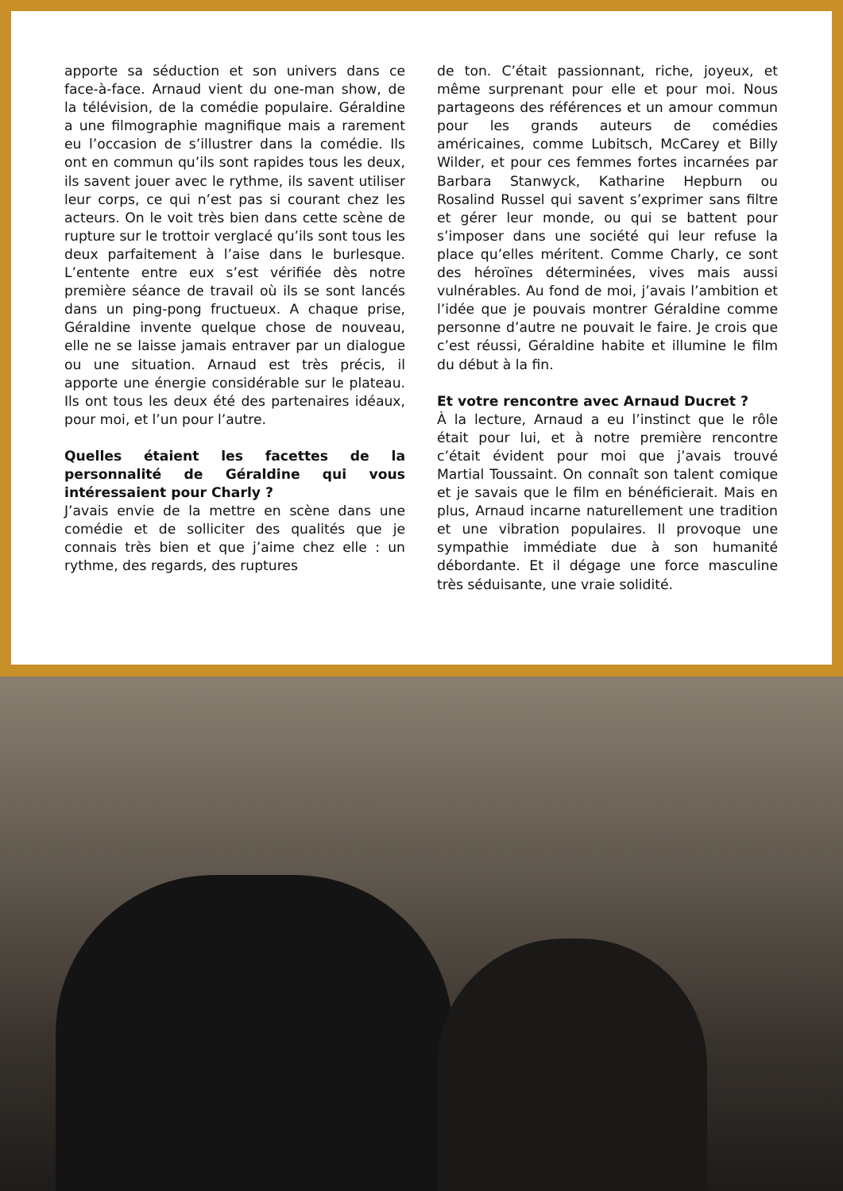apporte sa séduction et son univers dans ce face-à-face. Arnaud vient du one-man show, de la télévision, de la comédie populaire. Géraldine a une filmographie magnifique mais a rarement eu l’occasion de s’illustrer dans la comédie. Ils ont en commun qu’ils sont rapides tous les deux, ils savent jouer avec le rythme, ils savent utiliser leur corps, ce qui n’est pas si courant chez les acteurs. On le voit très bien dans cette scène de rupture sur le trottoir verglacé qu’ils sont tous les deux parfaitement à l’aise dans le burlesque. L’entente entre eux s’est vérifiée dès notre première séance de travail où ils se sont lancés dans un ping-pong fructueux. A chaque prise, Géraldine invente quelque chose de nouveau, elle ne se laisse jamais entraver par un dialogue ou une situation. Arnaud est très précis, il apporte une énergie considérable sur le plateau. Ils ont tous les deux été des partenaires idéaux, pour moi, et l’un pour l’autre.
Quelles étaient les facettes de la personnalité de Géraldine qui vous intéressaient pour Charly ?
J’avais envie de la mettre en scène dans une comédie et de solliciter des qualités que je connais très bien et que j’aime chez elle : un rythme, des regards, des ruptures
de ton. C’était passionnant, riche, joyeux, et même surprenant pour elle et pour moi. Nous partageons des références et un amour commun pour les grands auteurs de comédies américaines, comme Lubitsch, McCarey et Billy Wilder, et pour ces femmes fortes incarnées par Barbara Stanwyck, Katharine Hepburn ou Rosalind Russel qui savent s’exprimer sans filtre et gérer leur monde, ou qui se battent pour s’imposer dans une société qui leur refuse la place qu’elles méritent. Comme Charly, ce sont des héroïnes déterminées, vives mais aussi vulnérables. Au fond de moi, j’avais l’ambition et l’idée que je pouvais montrer Géraldine comme personne d’autre ne pouvait le faire. Je crois que c’est réussi, Géraldine habite et illumine le film du début à la fin.
Et votre rencontre avec Arnaud Ducret ?
À la lecture, Arnaud a eu l’instinct que le rôle était pour lui, et à notre première rencontre c’était évident pour moi que j’avais trouvé Martial Toussaint. On connaît son talent comique et je savais que le film en bénéficierait. Mais en plus, Arnaud incarne naturellement une tradition et une vibration populaires. Il provoque une sympathie immédiate due à son humanité débordante. Et il dégage une force masculine très séduisante, une vraie solidité.